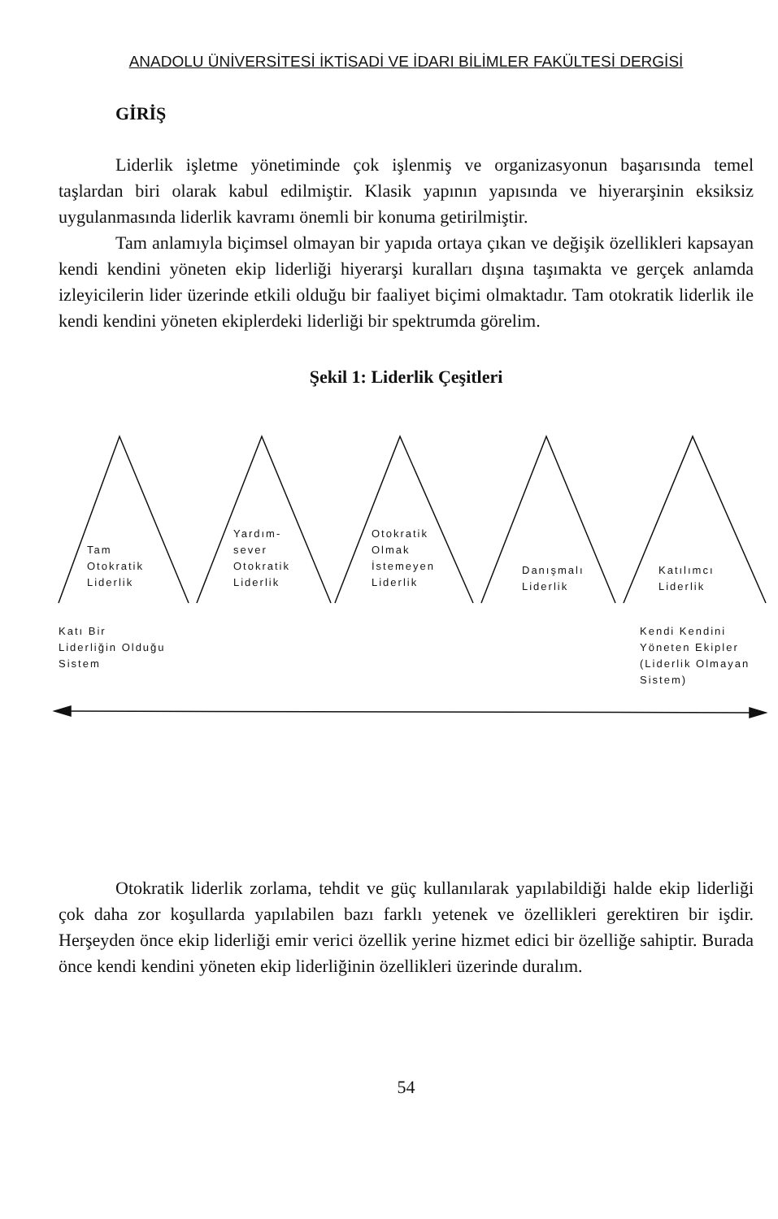ANADOLU ÜNİVERSİTESİ İKTİSADİ VE İDARI BİLİMLER FAKÜLTESİ DERGİSİ
GİRİŞ
Liderlik işletme yönetiminde çok işlenmiş ve organizasyonun başarısında temel taşlardan biri olarak kabul edilmiştir. Klasik yapının yapısında ve hiyerarşinin eksiksiz uygulanmasında liderlik kavramı önemli bir konuma getirilmiştir.
Tam anlamıyla biçimsel olmayan bir yapıda ortaya çıkan ve değişik özellikleri kapsayan kendi kendini yöneten ekip liderliği hiyerarşi kuralları dışına taşımakta ve gerçek anlamda izleyicilerin lider üzerinde etkili olduğu bir faaliyet biçimi olmaktadır. Tam otokratik liderlik ile kendi kendini yöneten ekiplerdeki liderliği bir spektrumda görelim.
Şekil 1: Liderlik Çeşitleri
Tam
Otokratik
Liderlik
Yardım-
sever
Otokratik
Liderlik
Otokratik
Olmak
İstemeyen
Liderlik
Danışmalı
Liderlik
Katılımcı
Liderlik
Katı Bir
Liderliğin Olduğu
Sistem
Kendi Kendini
Yöneten Ekipler
(Liderlik Olmayan
Sistem)
Otokratik liderlik zorlama, tehdit ve güç kullanılarak yapılabildiği halde ekip liderliği çok daha zor koşullarda yapılabilen bazı farklı yetenek ve özellikleri gerektiren bir işdir. Herşeyden önce ekip liderliği emir verici özellik yerine hizmet edici bir özelliğe sahiptir. Burada önce kendi kendini yöneten ekip liderliğinin özellikleri üzerinde duralım.
54